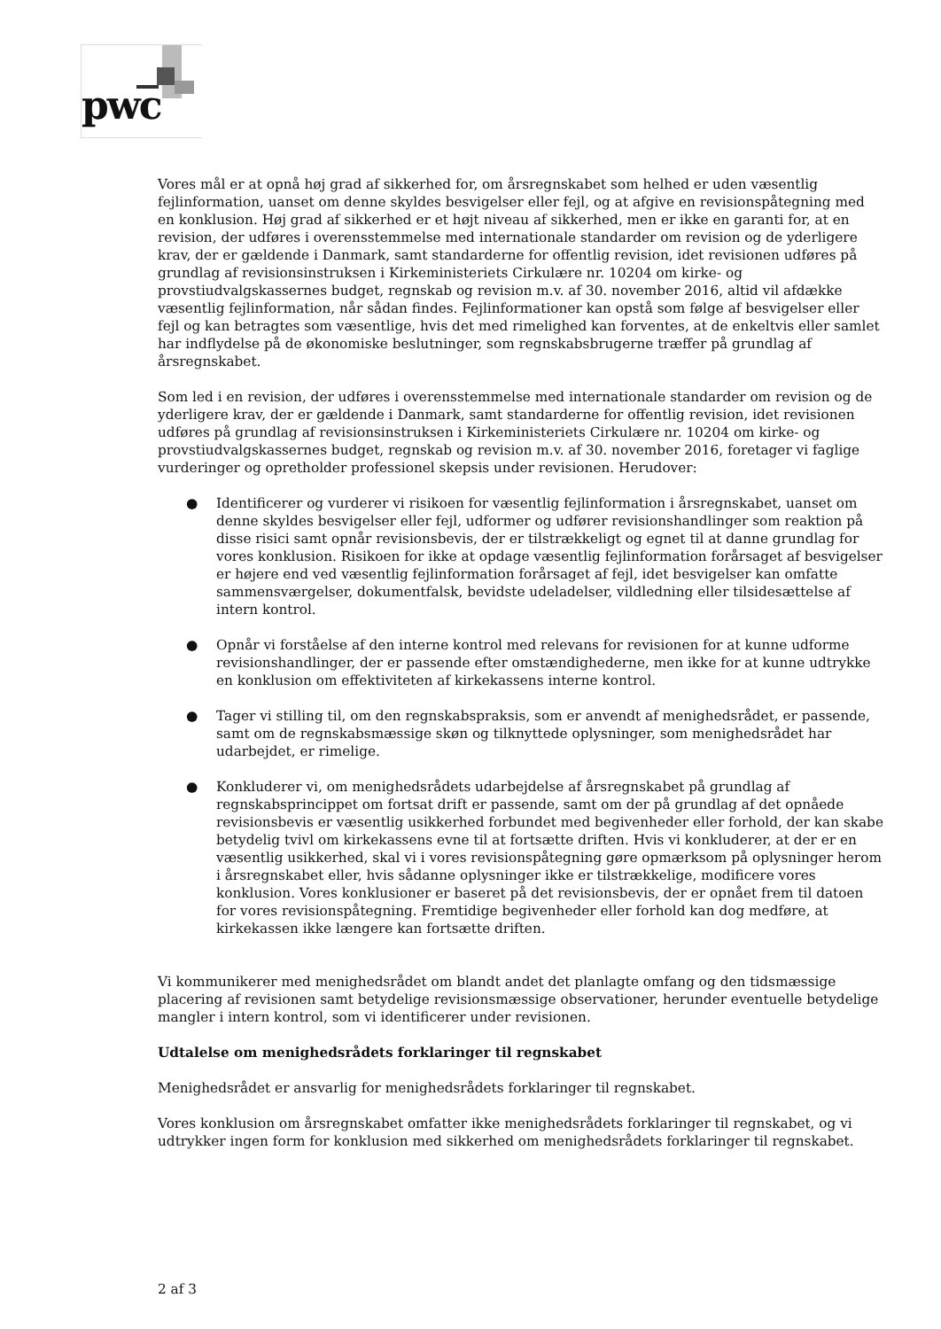pwc
Vores mål er at opnå høj grad af sikkerhed for, om årsregnskabet som helhed er uden væsentlig fejlinformation, uanset om denne skyldes besvigelser eller fejl, og at afgive en revisionspåtegning med en konklusion. Høj grad af sikkerhed er et højt niveau af sikkerhed, men er ikke en garanti for, at en revision, der udføres i overensstemmelse med internationale standarder om revision og de yderligere krav, der er gældende i Danmark, samt standarderne for offentlig revision, idet revisionen udføres på grundlag af revisionsinstruksen i Kirkeministeriets Cirkulære nr. 10204 om kirke- og provstiudvalgskassernes budget, regnskab og revision m.v. af 30. november 2016, altid vil afdække væsentlig fejlinformation, når sådan findes. Fejlinformationer kan opstå som følge af besvigelser eller fejl og kan betragtes som væsentlige, hvis det med rimelighed kan forventes, at de enkeltvis eller samlet har indflydelse på de økonomiske beslutninger, som regnskabsbrugerne træffer på grundlag af årsregnskabet.
Som led i en revision, der udføres i overensstemmelse med internationale standarder om revision og de yderligere krav, der er gældende i Danmark, samt standarderne for offentlig revision, idet revisionen udføres på grundlag af revisionsinstruksen i Kirkeministeriets Cirkulære nr. 10204 om kirke- og provstiudvalgskassernes budget, regnskab og revision m.v. af 30. november 2016, foretager vi faglige vurderinger og opretholder professionel skepsis under revisionen. Herudover:
● Identificerer og vurderer vi risikoen for væsentlig fejlinformation i årsregnskabet, uanset om denne skyldes besvigelser eller fejl, udformer og udfører revisionshandlinger som reaktion på disse risici samt opnår revisionsbevis, der er tilstrækkeligt og egnet til at danne grundlag for vores konklusion. Risikoen for ikke at opdage væsentlig fejlinformation forårsaget af besvigelser er højere end ved væsentlig fejlinformation forårsaget af fejl, idet besvigelser kan omfatte sammensværgelser, dokumentfalsk, bevidste udeladelser, vildledning eller tilsidesættelse af intern kontrol.
● Opnår vi forståelse af den interne kontrol med relevans for revisionen for at kunne udforme revisionshandlinger, der er passende efter omstændighederne, men ikke for at kunne udtrykke en konklusion om effektiviteten af kirkekassens interne kontrol.
● Tager vi stilling til, om den regnskabspraksis, som er anvendt af menighedsrådet, er passende, samt om de regnskabsmæssige skøn og tilknyttede oplysninger, som menighedsrådet har udarbejdet, er rimelige.
● Konkluderer vi, om menighedsrådets udarbejdelse af årsregnskabet på grundlag af regnskabsprincippet om fortsat drift er passende, samt om der på grundlag af det opnåede revisionsbevis er væsentlig usikkerhed forbundet med begivenheder eller forhold, der kan skabe betydelig tvivl om kirkekassens evne til at fortsætte driften. Hvis vi konkluderer, at der er en væsentlig usikkerhed, skal vi i vores revisionspåtegning gøre opmærksom på oplysninger herom i årsregnskabet eller, hvis sådanne oplysninger ikke er tilstrækkelige, modificere vores konklusion. Vores konklusioner er baseret på det revisionsbevis, der er opnået frem til datoen for vores revisionspåtegning. Fremtidige begivenheder eller forhold kan dog medføre, at kirkekassen ikke længere kan fortsætte driften.
Vi kommunikerer med menighedsrådet om blandt andet det planlagte omfang og den tidsmæssige placering af revisionen samt betydelige revisionsmæssige observationer, herunder eventuelle betydelige mangler i intern kontrol, som vi identificerer under revisionen.
Udtalelse om menighedsrådets forklaringer til regnskabet
Menighedsrådet er ansvarlig for menighedsrådets forklaringer til regnskabet.
Vores konklusion om årsregnskabet omfatter ikke menighedsrådets forklaringer til regnskabet, og vi udtrykker ingen form for konklusion med sikkerhed om menighedsrådets forklaringer til regnskabet.
2 af 3